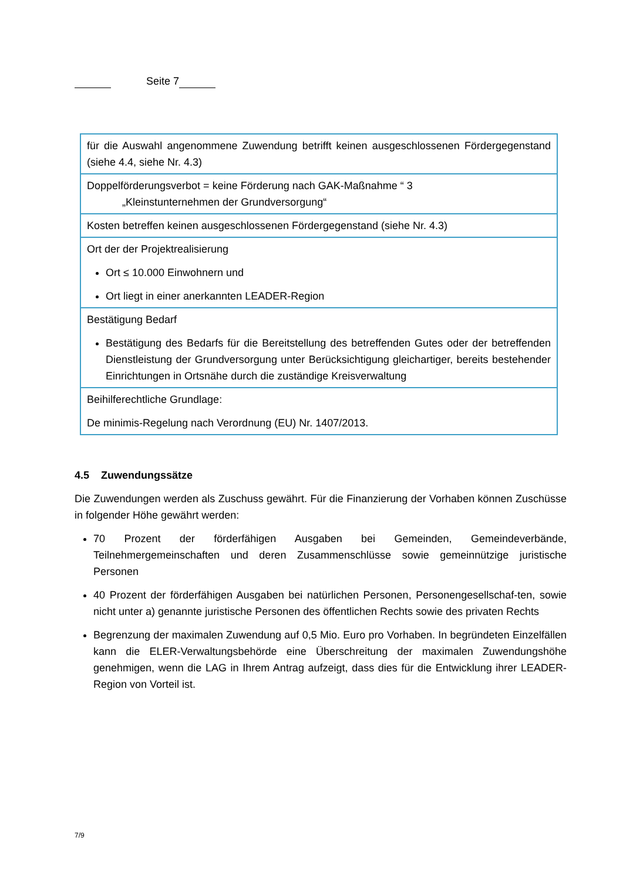Seite 7
| für die Auswahl angenommene Zuwendung betrifft keinen ausgeschlossenen Fördergegenstand (siehe 4.4, siehe Nr. 4.3) |
| Doppelförderungsverbot = keine Förderung nach GAK-Maßnahme “ 3 „Kleinstunternehmen der Grundversorgung“ |
| Kosten betreffen keinen ausgeschlossenen Fördergegenstand (siehe Nr. 4.3) |
| Ort der der Projektrealisierung Ort ≤ 10.000 Einwohnern und Ort liegt in einer anerkannten LEADER-Region |
| Bestätigung Bedarf Bestätigung des Bedarfs für die Bereitstellung des betreffenden Gutes oder der betreffenden Dienstleistung der Grundversorgung unter Berücksichtigung gleichartiger, bereits bestehender Einrichtungen in Ortsnähe durch die zuständige Kreisverwaltung |
| Beihilferechtliche Grundlage: De minimis-Regelung nach Verordnung (EU) Nr. 1407/2013. |
4.5 Zuwendungssätze
Die Zuwendungen werden als Zuschuss gewährt. Für die Finanzierung der Vorhaben können Zuschüsse in folgender Höhe gewährt werden:
70 Prozent der förderfähigen Ausgaben bei Gemeinden, Gemeindeverbände, Teilnehmergemeinschaften und deren Zusammenschlüsse sowie gemeinnützige juristische Personen
40 Prozent der förderfähigen Ausgaben bei natürlichen Personen, Personengesellschaf-ten, sowie nicht unter a) genannte juristische Personen des öffentlichen Rechts sowie des privaten Rechts
Begrenzung der maximalen Zuwendung auf 0,5 Mio. Euro pro Vorhaben. In begründeten Einzelfällen kann die ELER-Verwaltungsbehörde eine Überschreitung der maximalen Zuwendungshöhe genehmigen, wenn die LAG in Ihrem Antrag aufzeigt, dass dies für die Entwicklung ihrer LEADER-Region von Vorteil ist.
7/9